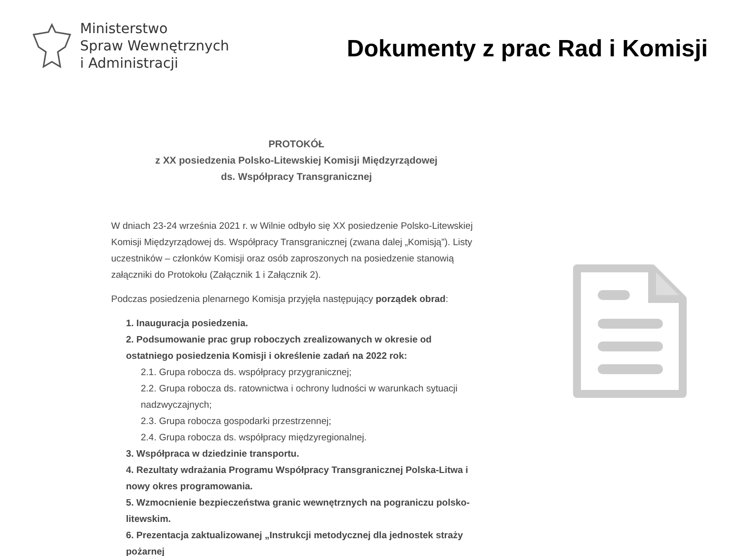Ministerstwo
Spraw Wewnętrznych
i Administracji
Dokumenty z prac Rad i Komisji
PROTOKÓŁ
z XX posiedzenia Polsko-Litewskiej Komisji Międzyrządowej
ds. Współpracy Transgranicznej
W dniach 23-24 września 2021 r. w Wilnie odbyło się XX posiedzenie Polsko-Litewskiej Komisji Międzyrządowej ds. Współpracy Transgranicznej (zwana dalej „Komisją”). Listy uczestników – członków Komisji oraz osób zaproszonych na posiedzenie stanowią załączniki do Protokołu (Załącznik 1 i Załącznik 2).
Podczas posiedzenia plenarnego Komisja przyjęła następujący porządek obrad:
1. Inauguracja posiedzenia.
2. Podsumowanie prac grup roboczych zrealizowanych w okresie od ostatniego posiedzenia Komisji i określenie zadań na 2022 rok:
2.1. Grupa robocza ds. współpracy przygranicznej;
2.2. Grupa robocza ds. ratownictwa i ochrony ludności w warunkach sytuacji nadzwyczajnych;
2.3. Grupa robocza gospodarki przestrzennej;
2.4. Grupa robocza ds. współpracy międzyregionalnej.
3. Współpraca w dziedzinie transportu.
4. Rezultaty wdrażania Programu Współpracy Transgranicznej Polska-Litwa i nowy okres programowania.
5. Wzmocnienie bezpieczeństwa granic wewnętrznych na pograniczu polsko-litewskim.
6. Prezentacja zaktualizowanej „Instrukcji metodycznej dla jednostek straży pożarnej